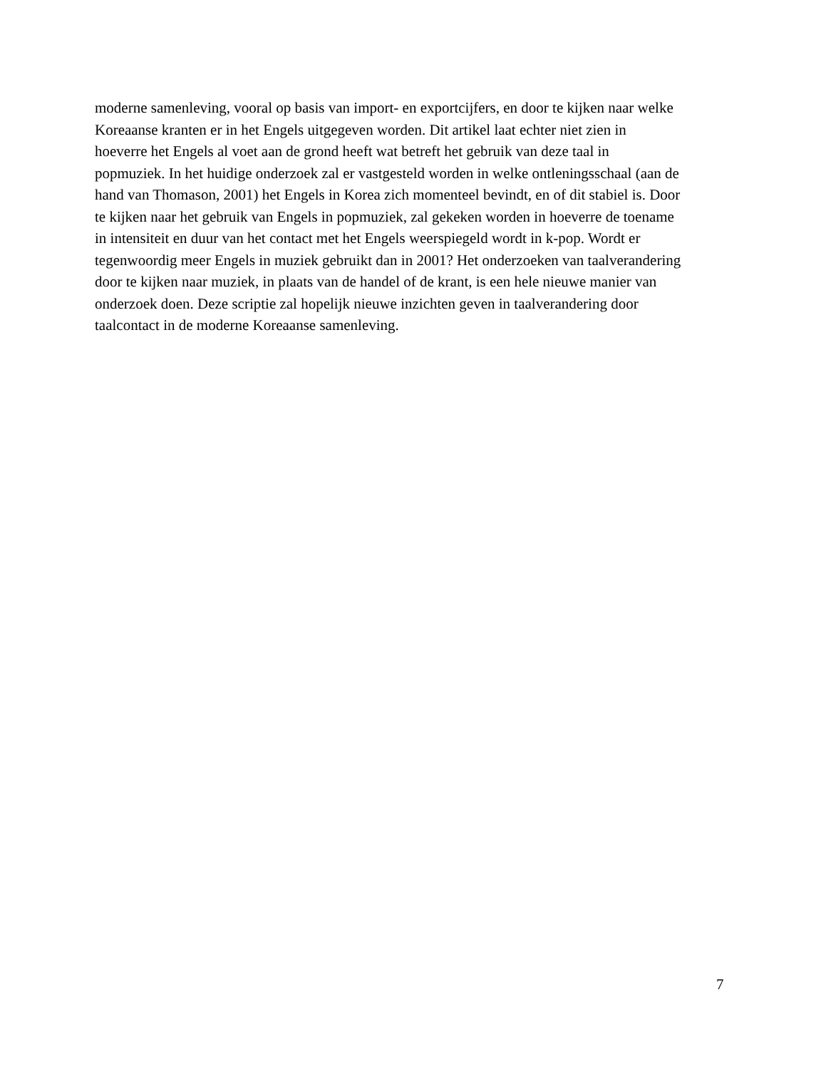moderne samenleving, vooral op basis van import- en exportcijfers, en door te kijken naar welke
Koreaanse kranten er in het Engels uitgegeven worden. Dit artikel laat echter niet zien in
hoeverre het Engels al voet aan de grond heeft wat betreft het gebruik van deze taal in
popmuziek. In het huidige onderzoek zal er vastgesteld worden in welke ontleningsschaal (aan de
hand van Thomason, 2001) het Engels in Korea zich momenteel bevindt, en of dit stabiel is. Door
te kijken naar het gebruik van Engels in popmuziek, zal gekeken worden in hoeverre de toename
in intensiteit en duur van het contact met het Engels weerspiegeld wordt in k-pop. Wordt er
tegenwoordig meer Engels in muziek gebruikt dan in 2001? Het onderzoeken van taalverandering
door te kijken naar muziek, in plaats van de handel of de krant, is een hele nieuwe manier van
onderzoek doen. Deze scriptie zal hopelijk nieuwe inzichten geven in taalverandering door
taalcontact in de moderne Koreaanse samenleving.
7